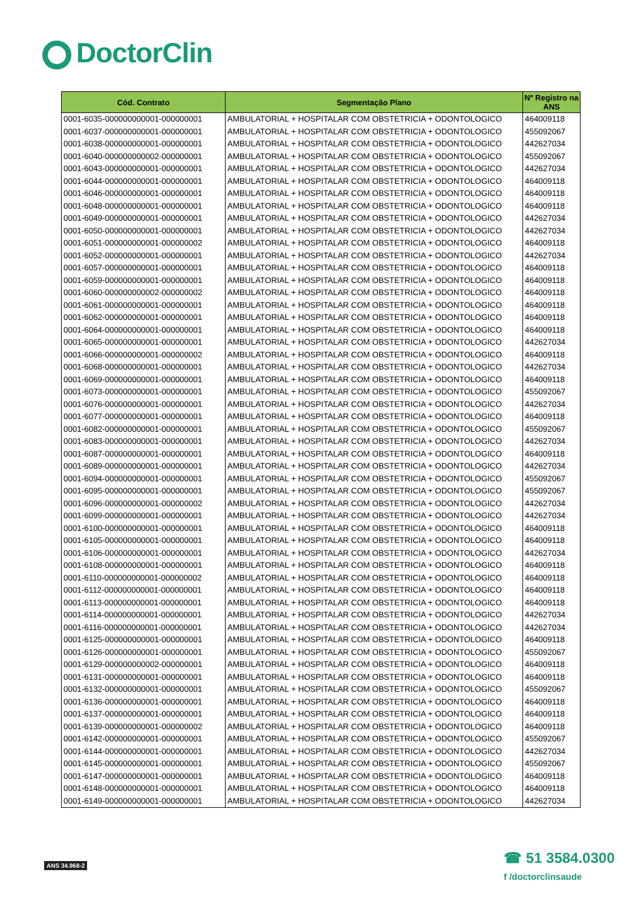DoctorClin
| Cód. Contrato | Segmentação Plano | Nº Registro na ANS |
| --- | --- | --- |
| 0001-6035-000000000001-000000001 | AMBULATORIAL + HOSPITALAR COM OBSTETRICIA + ODONTOLOGICO | 464009118 |
| 0001-6037-000000000001-000000001 | AMBULATORIAL + HOSPITALAR COM OBSTETRICIA + ODONTOLOGICO | 455092067 |
| 0001-6038-000000000001-000000001 | AMBULATORIAL + HOSPITALAR COM OBSTETRICIA + ODONTOLOGICO | 442627034 |
| 0001-6040-000000000002-000000001 | AMBULATORIAL + HOSPITALAR COM OBSTETRICIA + ODONTOLOGICO | 455092067 |
| 0001-6043-000000000001-000000001 | AMBULATORIAL + HOSPITALAR COM OBSTETRICIA + ODONTOLOGICO | 442627034 |
| 0001-6044-000000000001-000000001 | AMBULATORIAL + HOSPITALAR COM OBSTETRICIA + ODONTOLOGICO | 464009118 |
| 0001-6046-000000000001-000000001 | AMBULATORIAL + HOSPITALAR COM OBSTETRICIA + ODONTOLOGICO | 464009118 |
| 0001-6048-000000000001-000000001 | AMBULATORIAL + HOSPITALAR COM OBSTETRICIA + ODONTOLOGICO | 464009118 |
| 0001-6049-000000000001-000000001 | AMBULATORIAL + HOSPITALAR COM OBSTETRICIA + ODONTOLOGICO | 442627034 |
| 0001-6050-000000000001-000000001 | AMBULATORIAL + HOSPITALAR COM OBSTETRICIA + ODONTOLOGICO | 442627034 |
| 0001-6051-000000000001-000000002 | AMBULATORIAL + HOSPITALAR COM OBSTETRICIA + ODONTOLOGICO | 464009118 |
| 0001-6052-000000000001-000000001 | AMBULATORIAL + HOSPITALAR COM OBSTETRICIA + ODONTOLOGICO | 442627034 |
| 0001-6057-000000000001-000000001 | AMBULATORIAL + HOSPITALAR COM OBSTETRICIA + ODONTOLOGICO | 464009118 |
| 0001-6059-000000000001-000000001 | AMBULATORIAL + HOSPITALAR COM OBSTETRICIA + ODONTOLOGICO | 464009118 |
| 0001-6060-000000000002-000000002 | AMBULATORIAL + HOSPITALAR COM OBSTETRICIA + ODONTOLOGICO | 464009118 |
| 0001-6061-000000000001-000000001 | AMBULATORIAL + HOSPITALAR COM OBSTETRICIA + ODONTOLOGICO | 464009118 |
| 0001-6062-000000000001-000000001 | AMBULATORIAL + HOSPITALAR COM OBSTETRICIA + ODONTOLOGICO | 464009118 |
| 0001-6064-000000000001-000000001 | AMBULATORIAL + HOSPITALAR COM OBSTETRICIA + ODONTOLOGICO | 464009118 |
| 0001-6065-000000000001-000000001 | AMBULATORIAL + HOSPITALAR COM OBSTETRICIA + ODONTOLOGICO | 442627034 |
| 0001-6066-000000000001-000000002 | AMBULATORIAL + HOSPITALAR COM OBSTETRICIA + ODONTOLOGICO | 464009118 |
| 0001-6068-000000000001-000000001 | AMBULATORIAL + HOSPITALAR COM OBSTETRICIA + ODONTOLOGICO | 442627034 |
| 0001-6069-000000000001-000000001 | AMBULATORIAL + HOSPITALAR COM OBSTETRICIA + ODONTOLOGICO | 464009118 |
| 0001-6073-000000000001-000000001 | AMBULATORIAL + HOSPITALAR COM OBSTETRICIA + ODONTOLOGICO | 455092067 |
| 0001-6076-000000000001-000000001 | AMBULATORIAL + HOSPITALAR COM OBSTETRICIA + ODONTOLOGICO | 442627034 |
| 0001-6077-000000000001-000000001 | AMBULATORIAL + HOSPITALAR COM OBSTETRICIA + ODONTOLOGICO | 464009118 |
| 0001-6082-000000000001-000000001 | AMBULATORIAL + HOSPITALAR COM OBSTETRICIA + ODONTOLOGICO | 455092067 |
| 0001-6083-000000000001-000000001 | AMBULATORIAL + HOSPITALAR COM OBSTETRICIA + ODONTOLOGICO | 442627034 |
| 0001-6087-000000000001-000000001 | AMBULATORIAL + HOSPITALAR COM OBSTETRICIA + ODONTOLOGICO | 464009118 |
| 0001-6089-000000000001-000000001 | AMBULATORIAL + HOSPITALAR COM OBSTETRICIA + ODONTOLOGICO | 442627034 |
| 0001-6094-000000000001-000000001 | AMBULATORIAL + HOSPITALAR COM OBSTETRICIA + ODONTOLOGICO | 455092067 |
| 0001-6095-000000000001-000000001 | AMBULATORIAL + HOSPITALAR COM OBSTETRICIA + ODONTOLOGICO | 455092067 |
| 0001-6096-000000000001-000000002 | AMBULATORIAL + HOSPITALAR COM OBSTETRICIA + ODONTOLOGICO | 442627034 |
| 0001-6099-000000000001-000000001 | AMBULATORIAL + HOSPITALAR COM OBSTETRICIA + ODONTOLOGICO | 442627034 |
| 0001-6100-000000000001-000000001 | AMBULATORIAL + HOSPITALAR COM OBSTETRICIA + ODONTOLOGICO | 464009118 |
| 0001-6105-000000000001-000000001 | AMBULATORIAL + HOSPITALAR COM OBSTETRICIA + ODONTOLOGICO | 464009118 |
| 0001-6106-000000000001-000000001 | AMBULATORIAL + HOSPITALAR COM OBSTETRICIA + ODONTOLOGICO | 442627034 |
| 0001-6108-000000000001-000000001 | AMBULATORIAL + HOSPITALAR COM OBSTETRICIA + ODONTOLOGICO | 464009118 |
| 0001-6110-000000000001-000000002 | AMBULATORIAL + HOSPITALAR COM OBSTETRICIA + ODONTOLOGICO | 464009118 |
| 0001-6112-000000000001-000000001 | AMBULATORIAL + HOSPITALAR COM OBSTETRICIA + ODONTOLOGICO | 464009118 |
| 0001-6113-000000000001-000000001 | AMBULATORIAL + HOSPITALAR COM OBSTETRICIA + ODONTOLOGICO | 464009118 |
| 0001-6114-000000000001-000000001 | AMBULATORIAL + HOSPITALAR COM OBSTETRICIA + ODONTOLOGICO | 442627034 |
| 0001-6116-000000000001-000000001 | AMBULATORIAL + HOSPITALAR COM OBSTETRICIA + ODONTOLOGICO | 442627034 |
| 0001-6125-000000000001-000000001 | AMBULATORIAL + HOSPITALAR COM OBSTETRICIA + ODONTOLOGICO | 464009118 |
| 0001-6126-000000000001-000000001 | AMBULATORIAL + HOSPITALAR COM OBSTETRICIA + ODONTOLOGICO | 455092067 |
| 0001-6129-000000000002-000000001 | AMBULATORIAL + HOSPITALAR COM OBSTETRICIA + ODONTOLOGICO | 464009118 |
| 0001-6131-000000000001-000000001 | AMBULATORIAL + HOSPITALAR COM OBSTETRICIA + ODONTOLOGICO | 464009118 |
| 0001-6132-000000000001-000000001 | AMBULATORIAL + HOSPITALAR COM OBSTETRICIA + ODONTOLOGICO | 455092067 |
| 0001-6136-000000000001-000000001 | AMBULATORIAL + HOSPITALAR COM OBSTETRICIA + ODONTOLOGICO | 464009118 |
| 0001-6137-000000000001-000000001 | AMBULATORIAL + HOSPITALAR COM OBSTETRICIA + ODONTOLOGICO | 464009118 |
| 0001-6139-000000000001-000000002 | AMBULATORIAL + HOSPITALAR COM OBSTETRICIA + ODONTOLOGICO | 464009118 |
| 0001-6142-000000000001-000000001 | AMBULATORIAL + HOSPITALAR COM OBSTETRICIA + ODONTOLOGICO | 455092067 |
| 0001-6144-000000000001-000000001 | AMBULATORIAL + HOSPITALAR COM OBSTETRICIA + ODONTOLOGICO | 442627034 |
| 0001-6145-000000000001-000000001 | AMBULATORIAL + HOSPITALAR COM OBSTETRICIA + ODONTOLOGICO | 455092067 |
| 0001-6147-000000000001-000000001 | AMBULATORIAL + HOSPITALAR COM OBSTETRICIA + ODONTOLOGICO | 464009118 |
| 0001-6148-000000000001-000000001 | AMBULATORIAL + HOSPITALAR COM OBSTETRICIA + ODONTOLOGICO | 464009118 |
| 0001-6149-000000000001-000000001 | AMBULATORIAL + HOSPITALAR COM OBSTETRICIA + ODONTOLOGICO | 442627034 |
ANS 34.968-2
☎ 51 3584.0300
f /doctorclinsaude